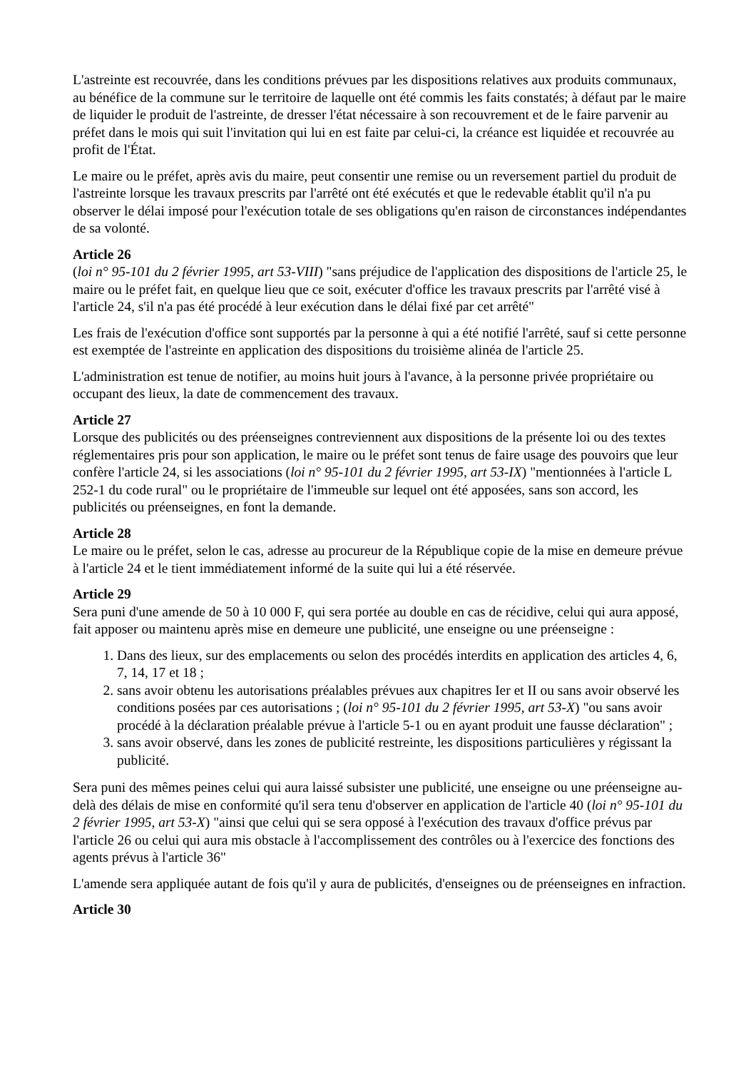L'astreinte est recouvrée, dans les conditions prévues par les dispositions relatives aux produits communaux, au bénéfice de la commune sur le territoire de laquelle ont été commis les faits constatés; à défaut par le maire de liquider le produit de l'astreinte, de dresser l'état nécessaire à son recouvrement et de le faire parvenir au préfet dans le mois qui suit l'invitation qui lui en est faite par celui-ci, la créance est liquidée et recouvrée au profit de l'État.
Le maire ou le préfet, après avis du maire, peut consentir une remise ou un reversement partiel du produit de l'astreinte lorsque les travaux prescrits par l'arrêté ont été exécutés et que le redevable établit qu'il n'a pu observer le délai imposé pour l'exécution totale de ses obligations qu'en raison de circonstances indépendantes de sa volonté.
Article 26
(loi n° 95-101 du 2 février 1995, art 53-VIII) "sans préjudice de l'application des dispositions de l'article 25, le maire ou le préfet fait, en quelque lieu que ce soit, exécuter d'office les travaux prescrits par l'arrêté visé à l'article 24, s'il n'a pas été procédé à leur exécution dans le délai fixé par cet arrêté"
Les frais de l'exécution d'office sont supportés par la personne à qui a été notifié l'arrêté, sauf si cette personne est exemptée de l'astreinte en application des dispositions du troisième alinéa de l'article 25.
L'administration est tenue de notifier, au moins huit jours à l'avance, à la personne privée propriétaire ou occupant des lieux, la date de commencement des travaux.
Article 27
Lorsque des publicités ou des préenseignes contreviennent aux dispositions de la présente loi ou des textes réglementaires pris pour son application, le maire ou le préfet sont tenus de faire usage des pouvoirs que leur confère l'article 24, si les associations (loi n° 95-101 du 2 février 1995, art 53-IX) "mentionnées à l'article L 252-1 du code rural" ou le propriétaire de l'immeuble sur lequel ont été apposées, sans son accord, les publicités ou préenseignes, en font la demande.
Article 28
Le maire ou le préfet, selon le cas, adresse au procureur de la République copie de la mise en demeure prévue à l'article 24 et le tient immédiatement informé de la suite qui lui a été réservée.
Article 29
Sera puni d'une amende de 50 à 10 000 F, qui sera portée au double en cas de récidive, celui qui aura apposé, fait apposer ou maintenu après mise en demeure une publicité, une enseigne ou une préenseigne :
1. Dans des lieux, sur des emplacements ou selon des procédés interdits en application des articles 4, 6, 7, 14, 17 et 18 ;
2. sans avoir obtenu les autorisations préalables prévues aux chapitres Ier et II ou sans avoir observé les conditions posées par ces autorisations ; (loi n° 95-101 du 2 février 1995, art 53-X) "ou sans avoir procédé à la déclaration préalable prévue à l'article 5-1 ou en ayant produit une fausse déclaration" ;
3. sans avoir observé, dans les zones de publicité restreinte, les dispositions particulières y régissant la publicité.
Sera puni des mêmes peines celui qui aura laissé subsister une publicité, une enseigne ou une préenseigne au-delà des délais de mise en conformité qu'il sera tenu d'observer en application de l'article 40 (loi n° 95-101 du 2 février 1995, art 53-X) "ainsi que celui qui se sera opposé à l'exécution des travaux d'office prévus par l'article 26 ou celui qui aura mis obstacle à l'accomplissement des contrôles ou à l'exercice des fonctions des agents prévus à l'article 36"
L'amende sera appliquée autant de fois qu'il y aura de publicités, d'enseignes ou de préenseignes en infraction.
Article 30